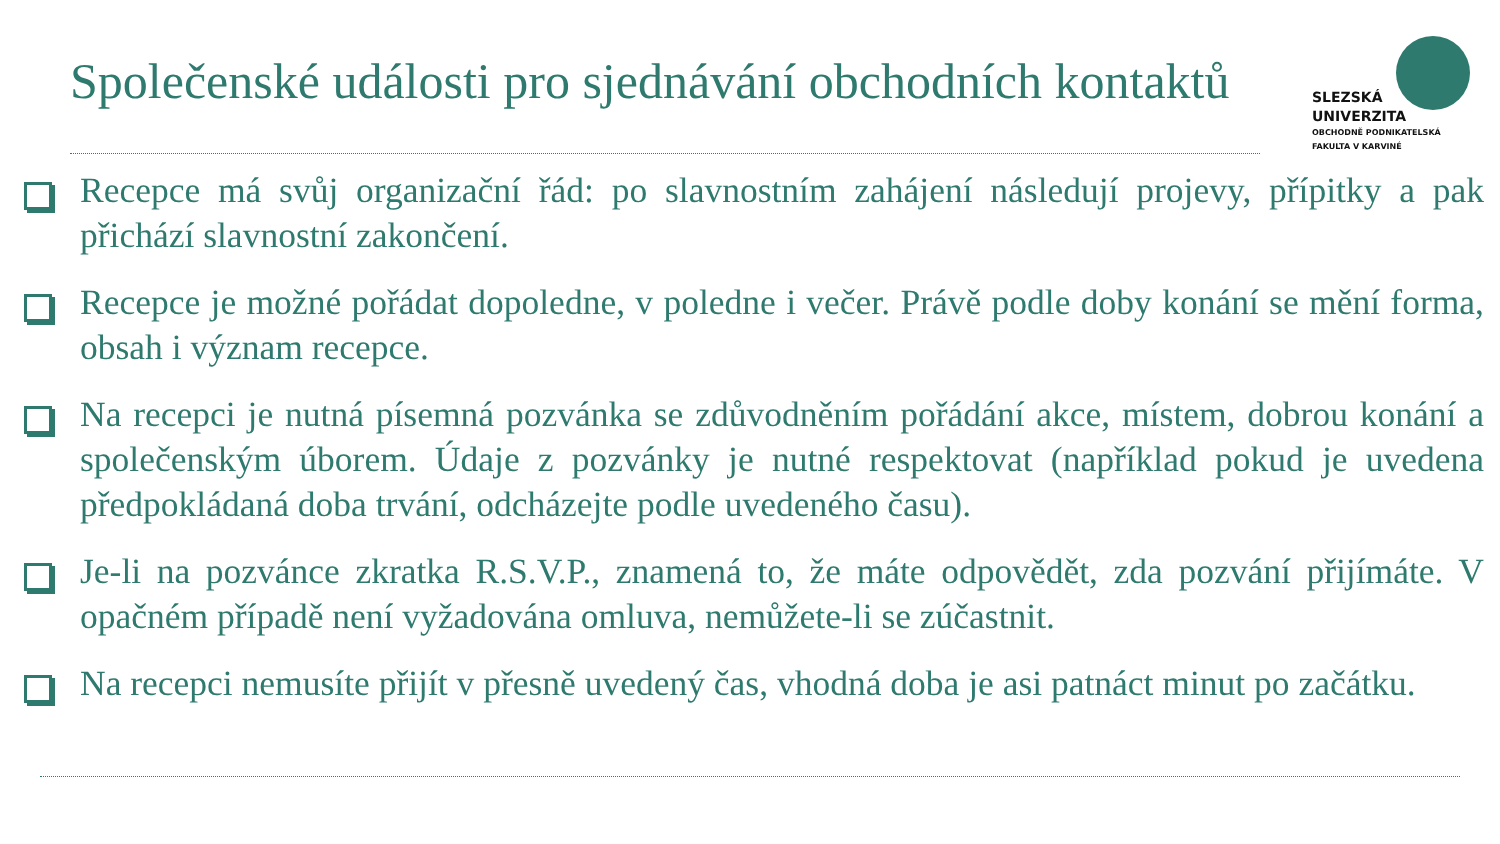Společenské události pro sjednávání obchodních kontaktů
SLEZSKÁ
UNIVERZITA
OBCHODNĚ PODNIKATELSKÁ
FAKULTA V KARVINÉ
Recepce má svůj organizační řád: po slavnostním zahájení následují projevy, přípitky a pak přichází slavnostní zakončení.
Recepce je možné pořádat dopoledne, v poledne i večer. Právě podle doby konání se mění forma, obsah i význam recepce.
Na recepci je nutná písemná pozvánka se zdůvodněním pořádání akce, místem, dobrou konání a společenským úborem. Údaje z pozvánky je nutné respektovat (například pokud je uvedena předpokládaná doba trvání, odcházejte podle uvedeného času).
Je-li na pozvánce zkratka R.S.V.P., znamená to, že máte odpovědět, zda pozvání přijímáte. V opačném případě není vyžadována omluva, nemůžete-li se zúčastnit.
Na recepci nemusíte přijít v přesně uvedený čas, vhodná doba je asi patnáct minut po začátku.